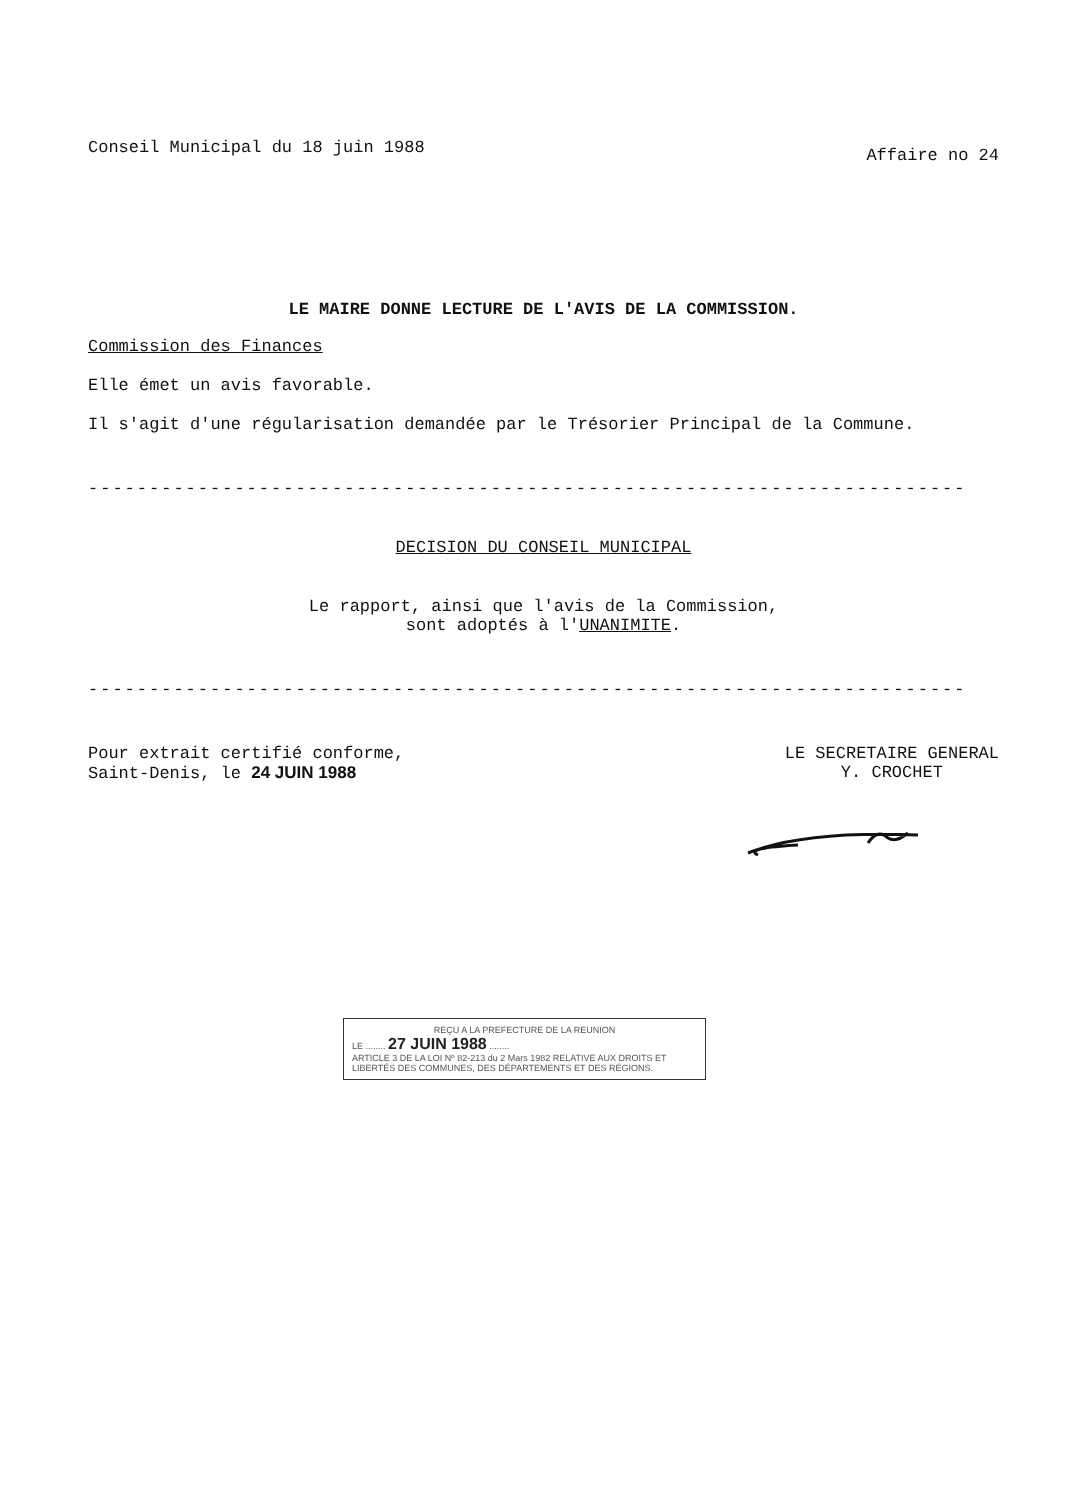Conseil Municipal du 18 juin 1988
Affaire no 24
LE MAIRE DONNE LECTURE DE L'AVIS DE LA COMMISSION.
Commission des Finances
Elle émet un avis favorable.
Il s'agit d'une régularisation demandée par le Trésorier Principal de la Commune.
------------------------------------------------------------------------
DECISION DU CONSEIL MUNICIPAL
Le rapport, ainsi que l'avis de la Commission,
sont adoptés à l'UNANIMITE.
------------------------------------------------------------------------
Pour extrait certifié conforme,
Saint-Denis, le 24 JUIN 1988
LE SECRETAIRE GENERAL
Y. CROCHET
REÇU A LA PREFECTURE DE LA REUNION
LE ........ 27 JUIN 1988 ........
ARTICLE 3 DE LA LOI Nº 82-213 du 2 Mars 1982 RELATIVE AUX DROITS ET LIBERTÉS DES COMMUNES, DES DÉPARTEMENTS ET DES RÉGIONS.